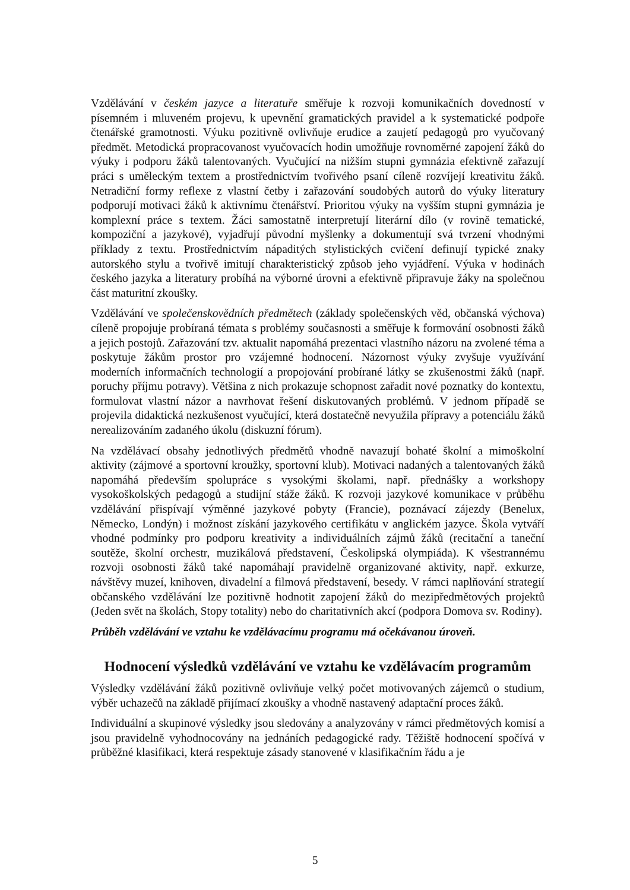Vzdělávání v českém jazyce a literatuře směřuje k rozvoji komunikačních dovedností v písemném i mluveném projevu, k upevnění gramatických pravidel a k systematické podpoře čtenářské gramotnosti. Výuku pozitivně ovlivňuje erudice a zaujetí pedagogů pro vyučovaný předmět. Metodická propracovanost vyučovacích hodin umožňuje rovnoměrné zapojení žáků do výuky i podporu žáků talentovaných. Vyučující na nižším stupni gymnázia efektivně zařazují práci s uměleckým textem a prostřednictvím tvořivého psaní cíleně rozvíjejí kreativitu žáků. Netradiční formy reflexe z vlastní četby i zařazování soudobých autorů do výuky literatury podporují motivaci žáků k aktivnímu čtenářství. Prioritou výuky na vyšším stupni gymnázia je komplexní práce s textem. Žáci samostatně interpretují literární dílo (v rovině tematické, kompoziční a jazykové), vyjadřují původní myšlenky a dokumentují svá tvrzení vhodnými příklady z textu. Prostřednictvím nápaditých stylistických cvičení definují typické znaky autorského stylu a tvořivě imitují charakteristický způsob jeho vyjádření. Výuka v hodinách českého jazyka a literatury probíhá na výborné úrovni a efektivně připravuje žáky na společnou část maturitní zkoušky.
Vzdělávání ve společenskovědních předmětech (základy společenských věd, občanská výchova) cíleně propojuje probíraná témata s problémy současnosti a směřuje k formování osobnosti žáků a jejich postojů. Zařazování tzv. aktualit napomáhá prezentaci vlastního názoru na zvolené téma a poskytuje žákům prostor pro vzájemné hodnocení. Názornost výuky zvyšuje využívání moderních informačních technologií a propojování probírané látky se zkušenostmi žáků (např. poruchy příjmu potravy). Většina z nich prokazuje schopnost zařadit nové poznatky do kontextu, formulovat vlastní názor a navrhovat řešení diskutovaných problémů. V jednom případě se projevila didaktická nezkušenost vyučující, která dostatečně nevyužila přípravy a potenciálu žáků nerealizováním zadaného úkolu (diskuzní fórum).
Na vzdělávací obsahy jednotlivých předmětů vhodně navazují bohaté školní a mimoškolní aktivity (zájmové a sportovní kroužky, sportovní klub). Motivaci nadaných a talentovaných žáků napomáhá především spolupráce s vysokými školami, např. přednášky a workshopy vysokoškolských pedagogů a studijní stáže žáků. K rozvoji jazykové komunikace v průběhu vzdělávání přispívají výměnné jazykové pobyty (Francie), poznávací zájezdy (Benelux, Německo, Londýn) i možnost získání jazykového certifikátu v anglickém jazyce. Škola vytváří vhodné podmínky pro podporu kreativity a individuálních zájmů žáků (recitační a taneční soutěže, školní orchestr, muzikálová představení, Českolipská olympiáda). K všestrannému rozvoji osobnosti žáků také napomáhají pravidelně organizované aktivity, např. exkurze, návštěvy muzeí, knihoven, divadelní a filmová představení, besedy. V rámci naplňování strategií občanského vzdělávání lze pozitivně hodnotit zapojení žáků do mezipředmětových projektů (Jeden svět na školách, Stopy totality) nebo do charitativních akcí (podpora Domova sv. Rodiny).
Průběh vzdělávání ve vztahu ke vzdělávacímu programu má očekávanou úroveň.
Hodnocení výsledků vzdělávání ve vztahu ke vzdělávacím programům
Výsledky vzdělávání žáků pozitivně ovlivňuje velký počet motivovaných zájemců o studium, výběr uchazečů na základě přijímací zkoušky a vhodně nastavený adaptační proces žáků.
Individuální a skupinové výsledky jsou sledovány a analyzovány v rámci předmětových komisí a jsou pravidelně vyhodnocovány na jednáních pedagogické rady. Těžiště hodnocení spočívá v průběžné klasifikaci, která respektuje zásady stanovené v klasifikačním řádu a je
5